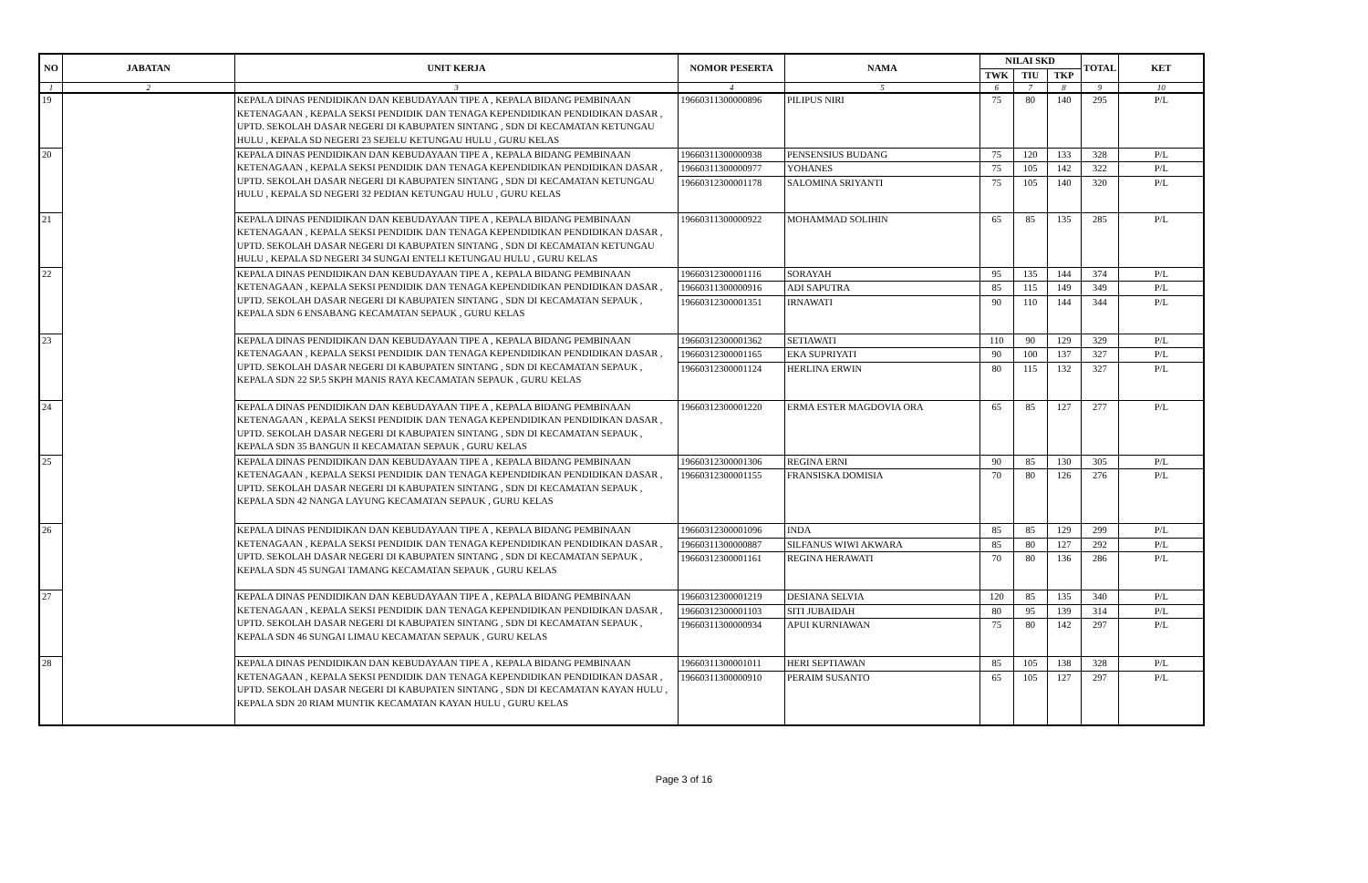| NO | JABATAN | UNIT KERJA | NOMOR PESERTA | NAMA | NILAI SKD | | | TOTAL | KET |
| --- | --- | --- | --- | --- | --- | --- | --- | --- | --- |
| | | | | | TWK | TIU | TKP | | |
| 1 | 2 | 3 | 4 | 5 | 6 | 7 | 8 | 9 | 10 |
| 19 | | KEPALA DINAS PENDIDIKAN DAN KEBUDAYAAN TIPE A , KEPALA BIDANG PEMBINAAN KETENAGAAN , KEPALA SEKSI PENDIDIK DAN TENAGA KEPENDIDIKAN PENDIDIKAN DASAR , UPTD. SEKOLAH DASAR NEGERI DI KABUPATEN SINTANG , SDN DI KECAMATAN KETUNGAU HULU , KEPALA SD NEGERI 23 SEJELU KETUNGAU HULU , GURU KELAS | 196603113000008​96 | PILIPUS NIRI | 75 | 80 | 140 | 295 | P/L |
| 20 | | KEPALA DINAS PENDIDIKAN DAN KEBUDAYAAN TIPE A , KEPALA BIDANG PEMBINAAN KETENAGAAN , KEPALA SEKSI PENDIDIK DAN TENAGA KEPENDIDIKAN PENDIDIKAN DASAR , UPTD. SEKOLAH DASAR NEGERI DI KABUPATEN SINTANG , SDN DI KECAMATAN KETUNGAU HULU , KEPALA SD NEGERI 32 PEDIAN KETUNGAU HULU , GURU KELAS | 196603113000009​38 | PENSENSIUS BUDANG | 75 | 120 | 133 | 328 | P/L |
| | | | 196603113000009​77 | YOHANES | 75 | 105 | 142 | 322 | P/L |
| | | | 196603123000011​78 | SALOMINA SRIYANTI | 75 | 105 | 140 | 320 | P/L |
| 21 | | KEPALA DINAS PENDIDIKAN DAN KEBUDAYAAN TIPE A , KEPALA BIDANG PEMBINAAN KETENAGAAN , KEPALA SEKSI PENDIDIK DAN TENAGA KEPENDIDIKAN PENDIDIKAN DASAR , UPTD. SEKOLAH DASAR NEGERI DI KABUPATEN SINTANG , SDN DI KECAMATAN KETUNGAU HULU , KEPALA SD NEGERI 34 SUNGAI ENTELI KETUNGAU HULU , GURU KELAS | 196603113000009​22 | MOHAMMAD SOLIHIN | 65 | 85 | 135 | 285 | P/L |
| 22 | | KEPALA DINAS PENDIDIKAN DAN KEBUDAYAAN TIPE A , KEPALA BIDANG PEMBINAAN KETENAGAAN , KEPALA SEKSI PENDIDIK DAN TENAGA KEPENDIDIKAN PENDIDIKAN DASAR , UPTD. SEKOLAH DASAR NEGERI DI KABUPATEN SINTANG , SDN DI KECAMATAN SEPAUK , KEPALA SDN 6 ENSABANG KECAMATAN SEPAUK , GURU KELAS | 196603123000011​16 | SORAYAH | 95 | 135 | 144 | 374 | P/L |
| | | | 196603113000009​16 | ADI SAPUTRA | 85 | 115 | 149 | 349 | P/L |
| | | | 196603123000013​51 | IRNAWATI | 90 | 110 | 144 | 344 | P/L |
| 23 | | KEPALA DINAS PENDIDIKAN DAN KEBUDAYAAN TIPE A , KEPALA BIDANG PEMBINAAN KETENAGAAN , KEPALA SEKSI PENDIDIK DAN TENAGA KEPENDIDIKAN PENDIDIKAN DASAR , UPTD. SEKOLAH DASAR NEGERI DI KABUPATEN SINTANG , SDN DI KECAMATAN SEPAUK , KEPALA SDN 22 SP.5 SKPH MANIS RAYA KECAMATAN SEPAUK , GURU KELAS | 196603123000013​62 | SETIAWATI | 110 | 90 | 129 | 329 | P/L |
| | | | 196603123000011​65 | EKA SUPRIYATI | 90 | 100 | 137 | 327 | P/L |
| | | | 196603123000011​24 | HERLINA ERWIN | 80 | 115 | 132 | 327 | P/L |
| 24 | | KEPALA DINAS PENDIDIKAN DAN KEBUDAYAAN TIPE A , KEPALA BIDANG PEMBINAAN KETENAGAAN , KEPALA SEKSI PENDIDIK DAN TENAGA KEPENDIDIKAN PENDIDIKAN DASAR , UPTD. SEKOLAH DASAR NEGERI DI KABUPATEN SINTANG , SDN DI KECAMATAN SEPAUK , KEPALA SDN 35 BANGUN II KECAMATAN SEPAUK , GURU KELAS | 196603123000012​20 | ERMA ESTER MAGDOVIA ORA | 65 | 85 | 127 | 277 | P/L |
| 25 | | KEPALA DINAS PENDIDIKAN DAN KEBUDAYAAN TIPE A , KEPALA BIDANG PEMBINAAN KETENAGAAN , KEPALA SEKSI PENDIDIK DAN TENAGA KEPENDIDIKAN PENDIDIKAN DASAR , UPTD. SEKOLAH DASAR NEGERI DI KABUPATEN SINTANG , SDN DI KECAMATAN SEPAUK , KEPALA SDN 42 NANGA LAYUNG KECAMATAN SEPAUK , GURU KELAS | 196603123000013​06 | REGINA ERNI | 90 | 85 | 130 | 305 | P/L |
| | | | 196603123000011​55 | FRANSISKA DOMISIA | 70 | 80 | 126 | 276 | P/L |
| 26 | | KEPALA DINAS PENDIDIKAN DAN KEBUDAYAAN TIPE A , KEPALA BIDANG PEMBINAAN KETENAGAAN , KEPALA SEKSI PENDIDIK DAN TENAGA KEPENDIDIKAN PENDIDIKAN DASAR , UPTD. SEKOLAH DASAR NEGERI DI KABUPATEN SINTANG , SDN DI KECAMATAN SEPAUK , KEPALA SDN 45 SUNGAI TAMANG KECAMATAN SEPAUK , GURU KELAS | 196603123000010​96 | INDA | 85 | 85 | 129 | 299 | P/L |
| | | | 196603113000008​87 | SILFANUS WIWI AKWARA | 85 | 80 | 127 | 292 | P/L |
| | | | 196603123000011​61 | REGINA HERAWATI | 70 | 80 | 136 | 286 | P/L |
| 27 | | KEPALA DINAS PENDIDIKAN DAN KEBUDAYAAN TIPE A , KEPALA BIDANG PEMBINAAN KETENAGAAN , KEPALA SEKSI PENDIDIK DAN TENAGA KEPENDIDIKAN PENDIDIKAN DASAR , UPTD. SEKOLAH DASAR NEGERI DI KABUPATEN SINTANG , SDN DI KECAMATAN SEPAUK , KEPALA SDN 46 SUNGAI LIMAU KECAMATAN SEPAUK , GURU KELAS | 196603123000012​19 | DESIANA SELVIA | 120 | 85 | 135 | 340 | P/L |
| | | | 196603123000011​03 | SITI JUBAIDAH | 80 | 95 | 139 | 314 | P/L |
| | | | 196603113000009​34 | APUI KURNIAWAN | 75 | 80 | 142 | 297 | P/L |
| 28 | | KEPALA DINAS PENDIDIKAN DAN KEBUDAYAAN TIPE A , KEPALA BIDANG PEMBINAAN KETENAGAAN , KEPALA SEKSI PENDIDIK DAN TENAGA KEPENDIDIKAN PENDIDIKAN DASAR , UPTD. SEKOLAH DASAR NEGERI DI KABUPATEN SINTANG , SDN DI KECAMATAN KAYAN HULU , KEPALA SDN 20 RIAM MUNTIK KECAMATAN KAYAN HULU , GURU KELAS | 196603113000010​11 | HERI SEPTIAWAN | 85 | 105 | 138 | 328 | P/L |
| | | | 196603113000009​10 | PERAIM SUSANTO | 65 | 105 | 127 | 297 | P/L |
Page 3 of 16